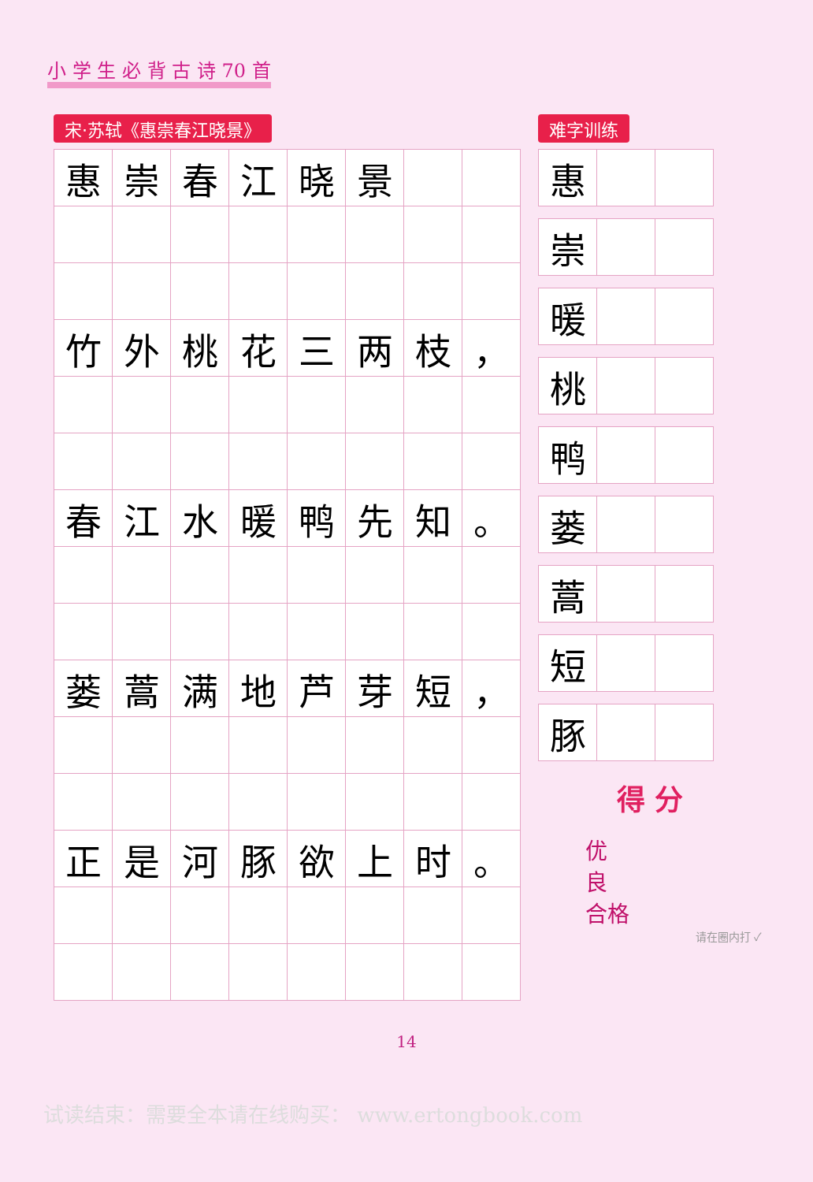小 学 生 必 背 古 诗 70 首
宋·苏轼《惠崇春江晓景》
| 惠 | 崇 | 春 | 江 | 晓 | 景 | | |
| 竹 | 外 | 桃 | 花 | 三 | 两 | 枝 | ， |
| 春 | 江 | 水 | 暖 | 鸭 | 先 | 知 | 。 |
| 蒌 | 蒿 | 满 | 地 | 芦 | 芽 | 短 | ， |
| 正 | 是 | 河 | 豚 | 欲 | 上 | 时 | 。 |
难字训练
| 惠 | | |
| 崇 | | |
| 暖 | | |
| 桃 | | |
| 鸭 | | |
| 蒌 | | |
| 蒿 | | |
| 短 | | |
| 豚 | | |
得 分
优
良
合格
请在圈内打 ✓
14
试读结束：需要全本请在线购买： www.ertongbook.com